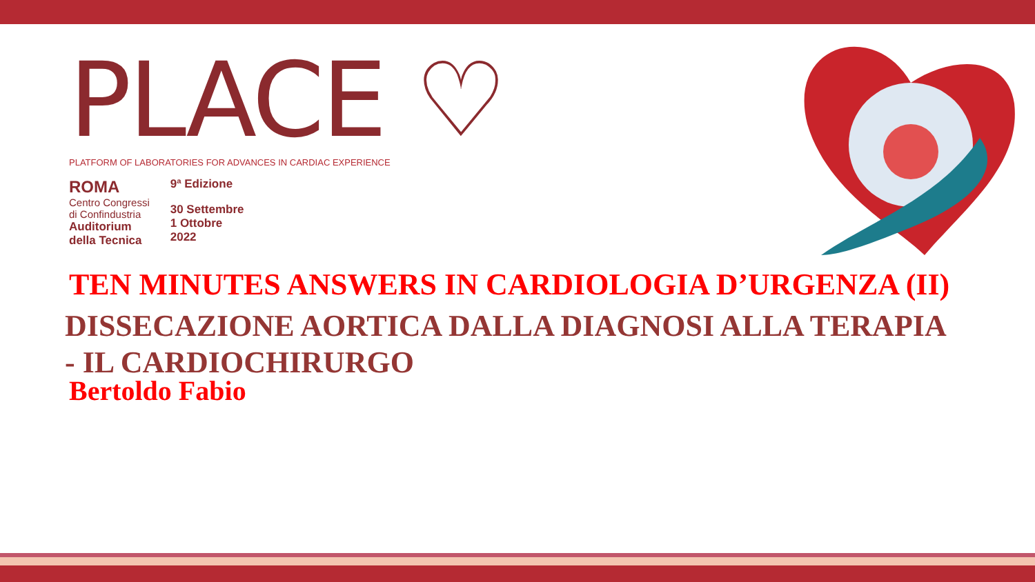PLACE ♡
PLATFORM OF LABORATORIES FOR ADVANCES IN CARDIAC EXPERIENCE
ROMA
Centro Congressi
di Confindustria
Auditorium
della Tecnica
9ª Edizione
30 Settembre
1 Ottobre
2022
TEN MINUTES ANSWERS IN CARDIOLOGIA D’URGENZA (II)
DISSECAZIONE AORTICA DALLA DIAGNOSI ALLA TERAPIA
- IL CARDIOCHIRURGO
Bertoldo Fabio